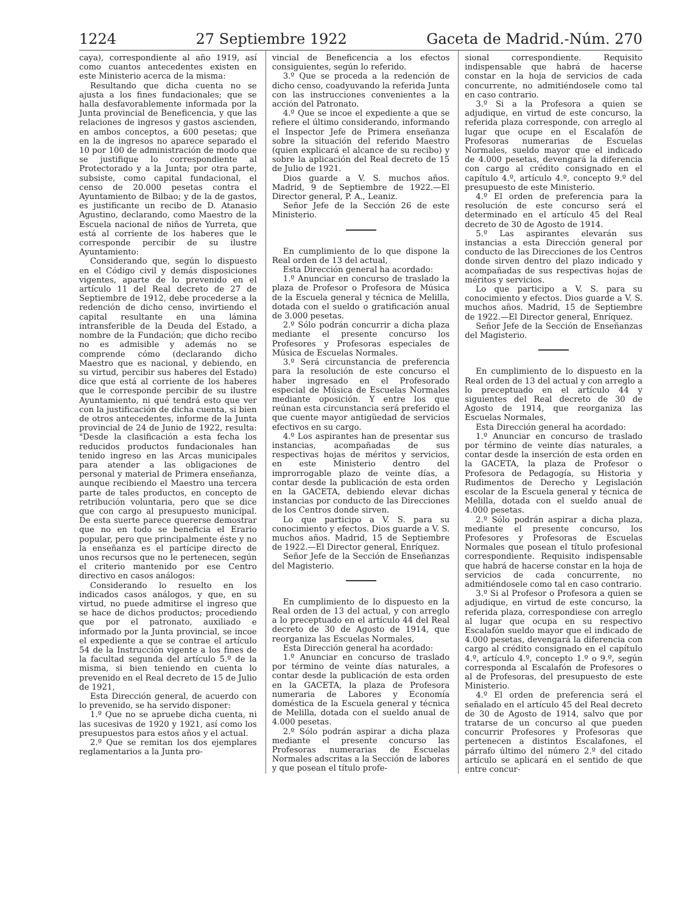1224 27 Septiembre 1922 Gaceta de Madrid.-Núm. 270
caya), correspondiente al año 1919, así como cuantos antecedentes existen en este Ministerio acerca de la misma:
Resultando que dicha cuenta no se ajusta a los fines fundacionales; que se halla desfavorablemente informada por la Junta provincial de Beneficencia, y que las relaciones de ingresos y gastos ascienden, en ambos conceptos, a 600 pesetas; que en la de ingresos no aparece separado el 10 por 100 de administración de modo que se justifique lo correspondiente al Protectorado y a la Junta; por otra parte, subsiste, como capital fundacional, el censo de 20.000 pesetas contra el Ayuntamiento de Bilbao; y de la de gastos, es justificante un recibo de D. Atanasio Agustino, declarando, como Maestro de la Escuela nacional de niños de Yurreta, que está al corriente de los haberes que le corresponde percibir de su ilustre Ayuntamiento:
Considerando que, según lo dispuesto en el Código civil y demás disposiciones vigentes, aparte de lo prevenido en el artículo 11 del Real decreto de 27 de Septiembre de 1912, debe procederse a la redención de dicho censo, invirtiendo el capital resultante en una lámina intransferible de la Deuda del Estado, a nombre de la Fundación; que dicho recibo no es admisible y además no se comprende cómo (declarando dicho Maestro que es nacional, y debiendo, en su virtud, percibir sus haberes del Estado) dice que está al corriente de los haberes que le corresponde percibir de su ilustre Ayuntamiento, ni qué tendrá esto que ver con la justificación de dicha cuenta, si bien de otros antecedentes, informe de la Junta provincial de 24 de Junio de 1922, resulta: "Desde la clasificación a esta fecha los reducidos productos fundacionales han tenido ingreso en las Arcas municipales para atender a las obligaciones de personal y material de Primera enseñanza, aunque recibiendo el Maestro una tercera parte de tales productos, en concepto de retribución voluntaria, pero que se dice que con cargo al presupuesto municipal. De esta suerte parece quererse demostrar que no en todo se beneficia el Erario popular, pero que principalmente éste y no la enseñanza es el partícipe directo de unos recursos que no le pertenecen, según el criterio mantenido por ese Centro directivo en casos análogos:
Considerando lo resuelto en los indicados casos análogos, y que, en su virtud, no puede admitirse el ingreso que se hace de dichos productos; procediendo que por el patronato, auxiliado e informado por la Junta provincial, se incoe el expediente a que se contrae el artículo 54 de la Instrucción vigente a los fines de la facultad segunda del artículo 5.º de la misma, si bien teniendo en cuenta lo prevenido en el Real decreto de 15 de Julio de 1921,
Esta Dirección general, de acuerdo con lo prevenido, se ha servido disponer:
1.º Que no se apruebe dicha cuenta, ni las sucesivas de 1920 y 1921, así como los presupuestos para estos años y el actual.
2.º Que se remitan los dos ejemplares reglamentarios a la Junta pro-
vincial de Beneficencia a los efectos consiguientes, según lo referido.
3.º Que se proceda a la redención de dicho censo, coadyuvando la referida Junta con las instrucciones convenientes a la acción del Patronato.
4.º Que se incoe el expediente a que se refiere el último considerando, informando el Inspector Jefe de Primera enseñanza sobre la situación del referido Maestro (quien explicará el alcance de su recibo) y sobre la aplicación del Real decreto de 15 de Julio de 1921.
Dios guarde a V. S. muchos años. Madrid, 9 de Septiembre de 1922.—El Director general, P. A., Leaniz.
Señor Jefe de la Sección 26 de este Ministerio.
En cumplimiento de lo que dispone la Real orden de 13 del actual,
Esta Dirección general ha acordado:
1.º Anunciar en concurso de traslado la plaza de Profesor o Profesora de Música de la Escuela general y técnica de Melilla, dotada con el sueldo o gratificación anual de 3.000 pesetas.
2.º Sólo podrán concurrir a dicha plaza mediante el presente concurso los Profesores y Profesoras especiales de Música de Escuelas Normales.
3.º Será circunstancia de preferencia para la resolución de este concurso el haber ingresado en el Profesorado especial de Música de Escuelas Normales mediante oposición. Y entre los que reúnan esta circunstancia será preferido el que cuente mayor antigüedad de servicios efectivos en su cargo.
4.º Los aspirantes han de presentar sus instancias, acompañadas de sus respectivas hojas de méritos y servicios, en este Ministerio dentro del improrrogable plazo de veinte días, a contar desde la publicación de esta orden en la GACETA, debiendo elevar dichas instancias por conducto de las Direcciones de los Centros donde sirven.
Lo que participo a V. S. para su conocimiento y efectos. Dios guarde a V. S. muchos años. Madrid, 15 de Septiembre de 1922.—El Director general, Enríquez.
Señor Jefe de la Sección de Enseñanzas del Magisterio.
En cumplimiento de lo dispuesto en la Real orden de 13 del actual, y con arreglo a lo preceptuado en el artículo 44 del Real decreto de 30 de Agosto de 1914, que reorganiza las Escuelas Normales,
Esta Dirección general ha acordado:
1.º Anunciar en concurso de traslado por término de veinte días naturales, a contar desde la publicación de esta orden en la GACETA, la plaza de Profesora numeraria de Labores y Economía doméstica de la Escuela general y técnica de Melilla, dotada con el sueldo anual de 4.000 pesetas.
2.º Sólo podrán aspirar a dicha plaza mediante el presente concurso las Profesoras numerarias de Escuelas Normales adscritas a la Sección de labores y que posean el título profe-
sional correspondiente. Requisito indispensable que habrá de hacerse constar en la hoja de servicios de cada concurrente, no admitiéndosele como tal en caso contrario.
3.º Si a la Profesora a quien se adjudique, en virtud de este concurso, la referida plaza corresponde, con arreglo al lugar que ocupe en el Escalafón de Profesoras numerarias de Escuelas Normales, sueldo mayor que el indicado de 4.000 pesetas, devengará la diferencia con cargo al crédito consignado en el capítulo 4.º, artículo 4.º, concepto 9.º del presupuesto de este Ministerio.
4.º El orden de preferencia para la resolución de este concurso será el determinado en el artículo 45 del Real decreto de 30 de Agosto de 1914.
5.º Las aspirantes elevarán sus instancias a esta Dirección general por conducto de las Direcciones de los Centros donde sirven dentro del plazo indicado y acompañadas de sus respectivas hojas de méritos y servicios.
Lo que participo a V. S. para su conocimiento y efectos. Dios guarde a V. S. muchos años. Madrid, 15 de Septiembre de 1922.—El Director general, Enríquez.
Señor Jefe de la Sección de Enseñanzas del Magisterio.
En cumplimiento de lo dispuesto en la Real orden de 13 del actual y con arreglo a lo preceptuado en el artículo 44 y siguientes del Real decreto de 30 de Agosto de 1914, que reorganiza las Escuelas Normales,
Esta Dirección general ha acordado:
1.º Anunciar en concurso de traslado por término de veinte días naturales, a contar desde la inserción de esta orden en la GACETA, la plaza de Profesor o Profesora de Pedagogía, su Historia y Rudimentos de Derecho y Legislación escolar de la Escuela general y técnica de Melilla, dotada con el sueldo anual de 4.000 pesetas.
2.º Sólo podrán aspirar a dicha plaza, mediante el presente concurso, los Profesores y Profesoras de Escuelas Normales que posean el título profesional correspondiente. Requisito indispensable que habrá de hacerse constar en la hoja de servicios de cada concurrente, no admitiéndosele como tal en caso contrario.
3.º Si al Profesor o Profesora a quien se adjudique, en virtud de este concurso, la referida plaza, correspondiese con arreglo al lugar que ocupa en su respectivo Escalafón sueldo mayor que el indicado de 4.000 pesetas, devengará la diferencia con cargo al crédito consignado en el capítulo 4.º, artículo 4.º, concepto 1.º o 9.º, según corresponda al Escalafón de Profesores o al de Profesoras, del presupuesto de este Ministerio.
4.º El orden de preferencia será el señalado en el artículo 45 del Real decreto de 30 de Agosto de 1914, salvo que por tratarse de un concurso al que pueden concurrir Profesores y Profesoras que pertenecen a distintos Escalafones, el párrafo último del número 2.º del citado artículo se aplicará en el sentido de que entre concur-